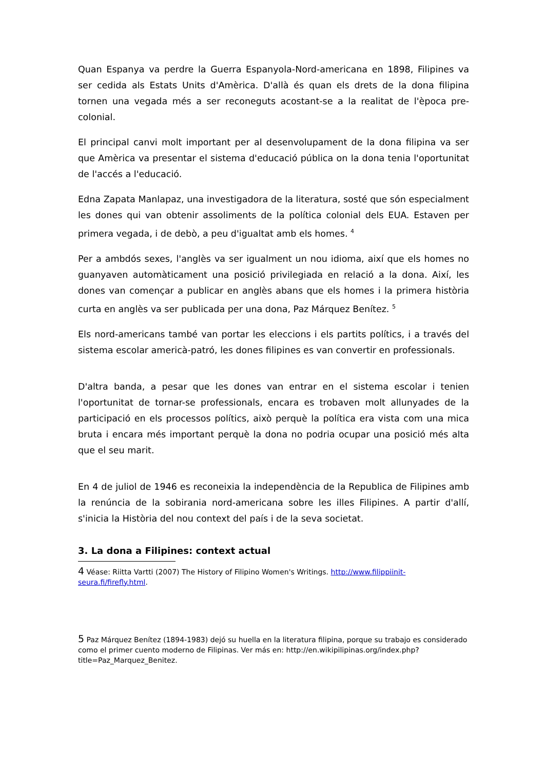Quan Espanya va perdre la Guerra Espanyola-Nord-americana en 1898, Filipines va ser cedida als Estats Units d'Amèrica. D'allà és quan els drets de la dona filipina tornen una vegada més a ser reconeguts acostant-se a la realitat de l'època pre-colonial.
El principal canvi molt important per al desenvolupament de la dona filipina va ser que Amèrica va presentar el sistema d'educació pública on la dona tenia l'oportunitat de l'accés a l'educació.
Edna Zapata Manlapaz, una investigadora de la literatura, sosté que són especialment les dones qui van obtenir assoliments de la política colonial dels EUA. Estaven per primera vegada, i de debò, a peu d'igualtat amb els homes. <sup>4</sup>
Per a ambdós sexes, l'anglès va ser igualment un nou idioma, així que els homes no guanyaven automàticament una posició privilegiada en relació a la dona. Així, les dones van començar a publicar en anglès abans que els homes i la primera història curta en anglès va ser publicada per una dona, Paz Márquez Benítez. <sup>5</sup>
Els nord-americans també van portar les eleccions i els partits polítics, i a través del sistema escolar americà-patró, les dones filipines es van convertir en professionals.
D'altra banda, a pesar que les dones van entrar en el sistema escolar i tenien l'oportunitat de tornar-se professionals, encara es trobaven molt allunyades de la participació en els processos polítics, això perquè la política era vista com una mica bruta i encara més important perquè la dona no podria ocupar una posició més alta que el seu marit.
En 4 de juliol de 1946 es reconeixia la independència de la Republica de Filipines amb la renúncia de la sobirania nord-americana sobre les illes Filipines. A partir d'allí, s'inicia la Història del nou context del país i de la seva societat.
3. La dona a Filipines: context actual
4 Véase: Riitta Vartti (2007) The History of Filipino Women's Writings. http://www.filippiinit-seura.fi/firefly.html.
5 Paz Márquez Benítez (1894-1983) dejó su huella en la literatura filipina, porque su trabajo es considerado como el primer cuento moderno de Filipinas. Ver más en: http://en.wikipilipinas.org/index.php?title=Paz_Marquez_Benitez.